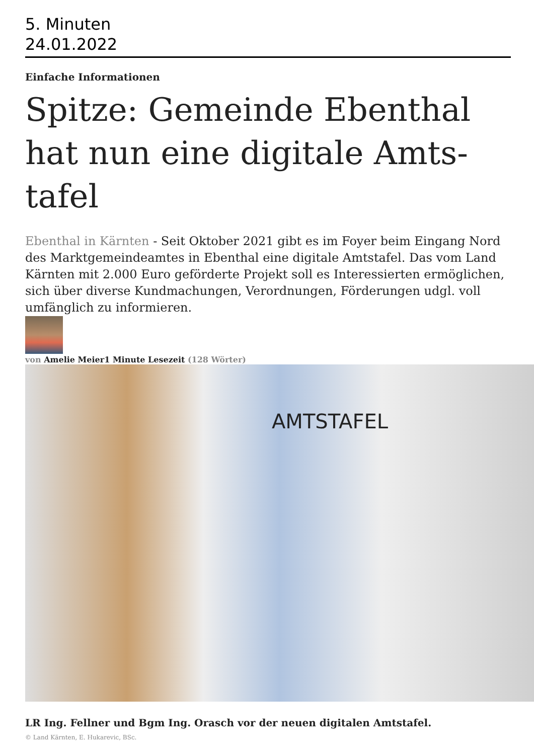5. Minuten
24.01.2022
Einfache Informationen
Spitze: Gemeinde Ebenthal hat nun eine digitale Amts-tafel
Ebenthal in Kärnten - Seit Oktober 2021 gibt es im Foyer beim Eingang Nord des Marktgemeindeamtes in Ebenthal eine digitale Amtstafel. Das vom Land Kärnten mit 2.000 Euro geförderte Projekt soll es Interessierten ermöglichen, sich über diverse Kundmachungen, Verordnungen, Förderungen udgl. voll umfänglich zu informieren.
von Amelie Meier1 Minute Lesezeit (128 Wörter)
AMTSTAFEL
LR Ing. Fellner und Bgm Ing. Orasch vor der neuen digitalen Amtstafel.
© Land Kärnten, E. Hukarevic, BSc.